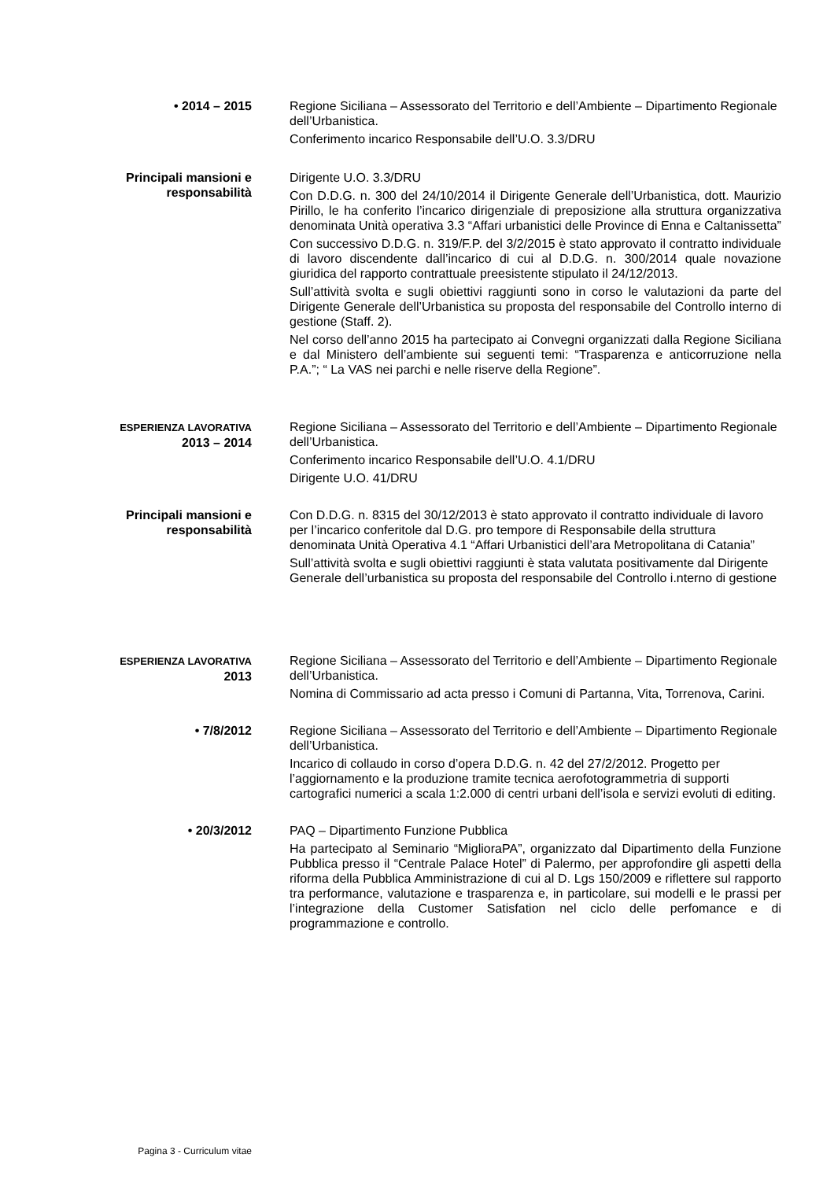• 2014 – 2015 Regione Siciliana – Assessorato del Territorio e dell’Ambiente – Dipartimento Regionale dell’Urbanistica.
Conferimento incarico Responsabile dell’U.O. 3.3/DRU
Principali mansioni e responsabilità
Dirigente U.O. 3.3/DRU
Con D.D.G. n. 300 del 24/10/2014 il Dirigente Generale dell’Urbanistica, dott. Maurizio Pirillo, le ha conferito l’incarico dirigenziale di preposizione alla struttura organizzativa denominata Unità operativa 3.3 “Affari urbanistici delle Province di Enna e Caltanissetta”
Con successivo D.D.G. n. 319/F.P. del 3/2/2015 è stato approvato il contratto individuale di lavoro discendente dall’incarico di cui al D.D.G. n. 300/2014 quale novazione giuridica del rapporto contrattuale preesistente stipulato il 24/12/2013.
Sull’attività svolta e sugli obiettivi raggiunti sono in corso le valutazioni da parte del Dirigente Generale dell’Urbanistica su proposta del responsabile del Controllo interno di gestione (Staff. 2).
Nel corso dell’anno 2015 ha partecipato ai Convegni organizzati dalla Regione Siciliana e dal Ministero dell’ambiente sui seguenti temi: “Trasparenza e anticorruzione nella P.A.”; “ La VAS nei parchi e nelle riserve della Regione”.
ESPERIENZA LAVORATIVA
2013 – 2014
Regione Siciliana – Assessorato del Territorio e dell’Ambiente – Dipartimento Regionale dell’Urbanistica.
Conferimento incarico Responsabile dell’U.O. 4.1/DRU
Dirigente U.O. 41/DRU
Principali mansioni e responsabilità
Con D.D.G. n. 8315 del 30/12/2013 è stato approvato il contratto individuale di lavoro per l’incarico conferitole dal D.G. pro tempore di Responsabile della struttura denominata Unità Operativa 4.1 “Affari Urbanistici dell’ara Metropolitana di Catania”
Sull’attività svolta e sugli obiettivi raggiunti è stata valutata positivamente dal Dirigente Generale dell’urbanistica su proposta del responsabile del Controllo i.nterno di gestione
ESPERIENZA LAVORATIVA
2013
Regione Siciliana – Assessorato del Territorio e dell’Ambiente – Dipartimento Regionale dell’Urbanistica.
Nomina di Commissario ad acta presso i Comuni di Partanna, Vita, Torrenova, Carini.
• 7/8/2012 Regione Siciliana – Assessorato del Territorio e dell’Ambiente – Dipartimento Regionale dell’Urbanistica.
Incarico di collaudo in corso d’opera D.D.G. n. 42 del 27/2/2012. Progetto per l’aggiornamento e la produzione tramite tecnica aerofotogrammetria di supporti cartografici numerici a scala 1:2.000 di centri urbani dell’isola e servizi evoluti di editing.
• 20/3/2012 PAQ – Dipartimento Funzione Pubblica
Ha partecipato al Seminario “MiglioraPA”, organizzato dal Dipartimento della Funzione Pubblica presso il “Centrale Palace Hotel” di Palermo, per approfondire gli aspetti della riforma della Pubblica Amministrazione di cui al D. Lgs 150/2009 e riflettere sul rapporto tra performance, valutazione e trasparenza e, in particolare, sui modelli e le prassi per l’integrazione della Customer Satisfation nel ciclo delle perfomance e di programmazione e controllo.
Pagina 3 - Curriculum vitae